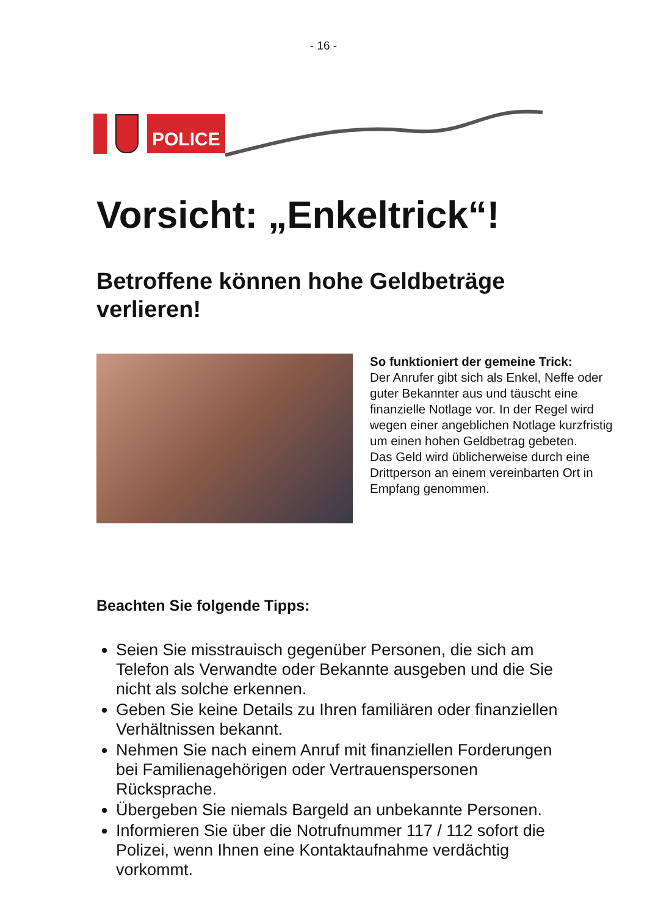- 16 -
POLICE
Vorsicht: „Enkeltrick“!
Betroffene können hohe Geldbeträge verlieren!
So funktioniert der gemeine Trick:
Der Anrufer gibt sich als Enkel, Neffe oder guter Bekannter aus und täuscht eine finanzielle Notlage vor. In der Regel wird wegen einer angeblichen Notlage kurzfristig um einen hohen Geldbetrag gebeten.
Das Geld wird üblicherweise durch eine Drittperson an einem vereinbarten Ort in Empfang genommen.
Beachten Sie folgende Tipps:
Seien Sie misstrauisch gegenüber Personen, die sich am Telefon als Verwandte oder Bekannte ausgeben und die Sie nicht als solche erkennen.
Geben Sie keine Details zu Ihren familiären oder finanziellen Verhältnissen bekannt.
Nehmen Sie nach einem Anruf mit finanziellen Forderungen bei Familienagehörigen oder Vertrauenspersonen Rücksprache.
Übergeben Sie niemals Bargeld an unbekannte Personen.
Informieren Sie über die Notrufnummer 117 / 112 sofort die Polizei, wenn Ihnen eine Kontaktaufnahme verdächtig vorkommt.